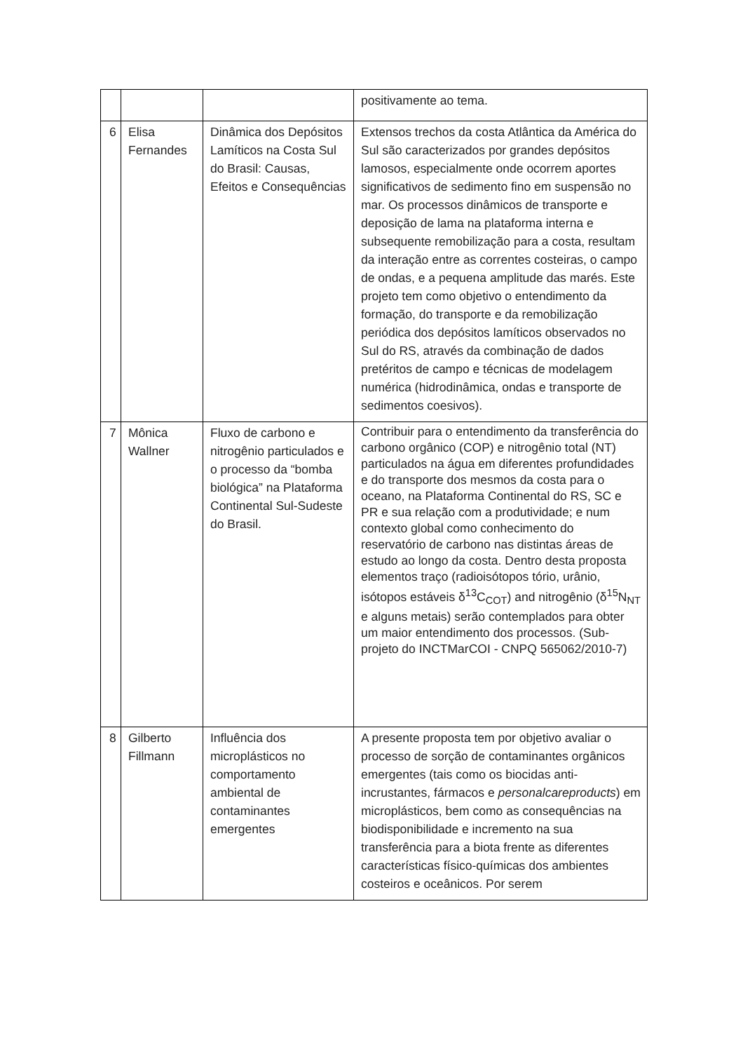| | | | positivamente ao tema. |
| 6 | Elisa Fernandes | Dinâmica dos Depósitos Lamíticos na Costa Sul do Brasil: Causas, Efeitos e Consequências | Extensos trechos da costa Atlântica da América do Sul são caracterizados por grandes depósitos lamosos, especialmente onde ocorrem aportes significativos de sedimento fino em suspensão no mar. Os processos dinâmicos de transporte e deposição de lama na plataforma interna e subsequente remobilização para a costa, resultam da interação entre as correntes costeiras, o campo de ondas, e a pequena amplitude das marés. Este projeto tem como objetivo o entendimento da formação, do transporte e da remobilização periódica dos depósitos lamíticos observados no Sul do RS, através da combinação de dados pretéritos de campo e técnicas de modelagem numérica (hidrodinâmica, ondas e transporte de sedimentos coesivos). |
| 7 | Mônica Wallner | Fluxo de carbono e nitrogênio particulados e o processo da “bomba biológica” na Plataforma Continental Sul-Sudeste do Brasil. | Contribuir para o entendimento da transferência do carbono orgânico (COP) e nitrogênio total (NT) particulados na água em diferentes profundidades e do transporte dos mesmos da costa para o oceano, na Plataforma Continental do RS, SC e PR e sua relação com a produtividade; e num contexto global como conhecimento do reservatório de carbono nas distintas áreas de estudo ao longo da costa. Dentro desta proposta elementos traço (radioisótopos tório, urânio, isótopos estáveis δ<sup>13</sup>C<sub>COT</sub>) and nitrogênio (δ<sup>15</sup>N<sub>NT</sub> e alguns metais) serão contemplados para obter um maior entendimento dos processos. (Sub-projeto do INCTMarCOI - CNPQ 565062/2010-7) |
| 8 | Gilberto Fillmann | Influência dos microplásticos no comportamento ambiental de contaminantes emergentes | A presente proposta tem por objetivo avaliar o processo de sorção de contaminantes orgânicos emergentes (tais como os biocidas anti-incrustantes, fármacos e personalcareproducts ) em microplásticos, bem como as consequências na biodisponibilidade e incremento na sua transferência para a biota frente as diferentes características físico-químicas dos ambientes costeiros e oceânicos. Por serem |